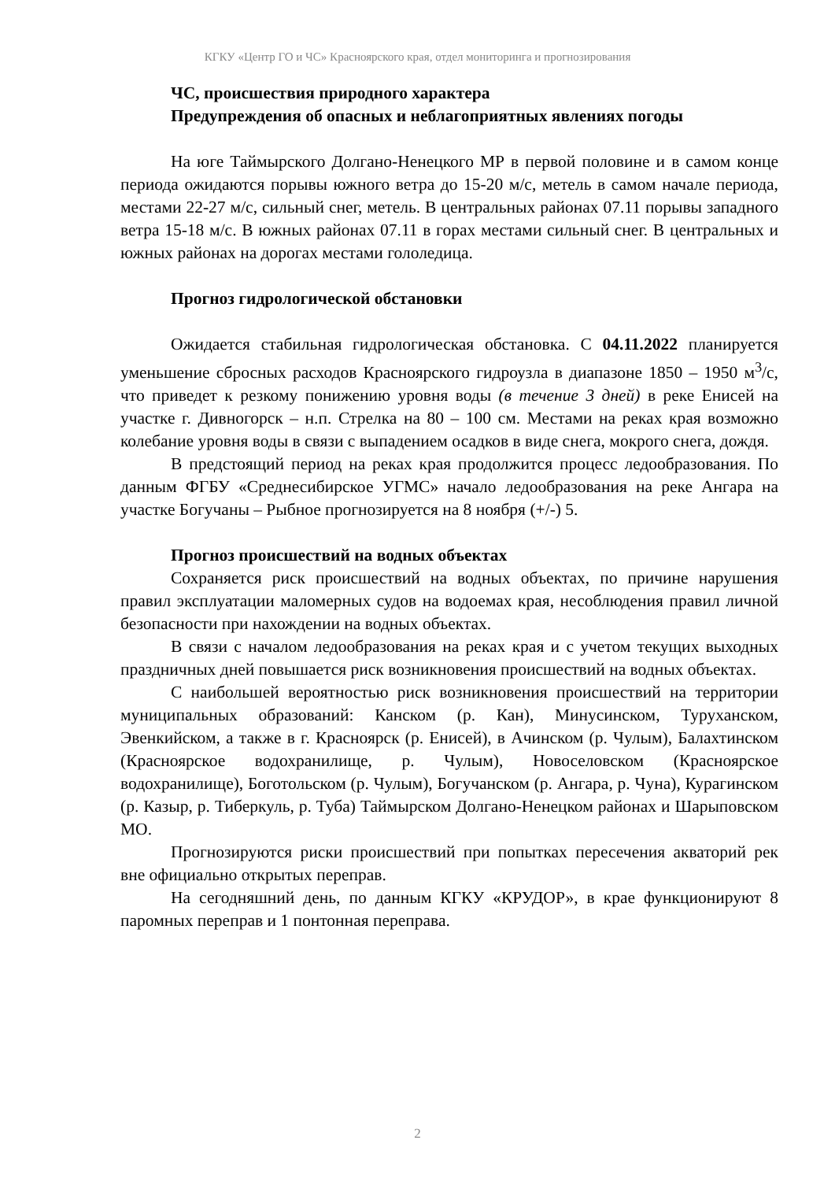КГКУ «Центр ГО и ЧС» Красноярского края, отдел мониторинга и прогнозирования
ЧС, происшествия природного характера
Предупреждения об опасных и неблагоприятных явлениях погоды
На юге Таймырского Долгано-Ненецкого МР в первой половине и в самом конце периода ожидаются порывы южного ветра до 15-20 м/с, метель в самом начале периода, местами 22-27 м/с, сильный снег, метель. В центральных районах 07.11 порывы западного ветра 15-18 м/с. В южных районах 07.11 в горах местами сильный снег. В центральных и южных районах на дорогах местами гололедица.
Прогноз гидрологической обстановки
Ожидается стабильная гидрологическая обстановка. С 04.11.2022 планируется уменьшение сбросных расходов Красноярского гидроузла в диапазоне 1850 – 1950 м<sup>3</sup>/с, что приведет к резкому понижению уровня воды (в течение 3 дней) в реке Енисей на участке г. Дивногорск – н.п. Стрелка на 80 – 100 см. Местами на реках края возможно колебание уровня воды в связи с выпадением осадков в виде снега, мокрого снега, дождя.
В предстоящий период на реках края продолжится процесс ледообразования. По данным ФГБУ «Среднесибирское УГМС» начало ледообразования на реке Ангара на участке Богучаны – Рыбное прогнозируется на 8 ноября (+/-) 5.
Прогноз происшествий на водных объектах
Сохраняется риск происшествий на водных объектах, по причине нарушения правил эксплуатации маломерных судов на водоемах края, несоблюдения правил личной безопасности при нахождении на водных объектах.
В связи с началом ледообразования на реках края и с учетом текущих выходных праздничных дней повышается риск возникновения происшествий на водных объектах.
С наибольшей вероятностью риск возникновения происшествий на территории муниципальных образований: Канском (р. Кан), Минусинском, Туруханском, Эвенкийском, а также в г. Красноярск (р. Енисей), в Ачинском (р. Чулым), Балахтинском (Красноярское водохранилище, р. Чулым), Новоселовском (Красноярское водохранилище), Боготольском (р. Чулым), Богучанском (р. Ангара, р. Чуна), Курагинском (р. Казыр, р. Тиберкуль, р. Туба) Таймырском Долгано-Ненецком районах и Шарыповском МО.
Прогнозируются риски происшествий при попытках пересечения акваторий рек вне официально открытых переправ.
На сегодняшний день, по данным КГКУ «КРУДОР», в крае функционируют 8 паромных переправ и 1 понтонная переправа.
2